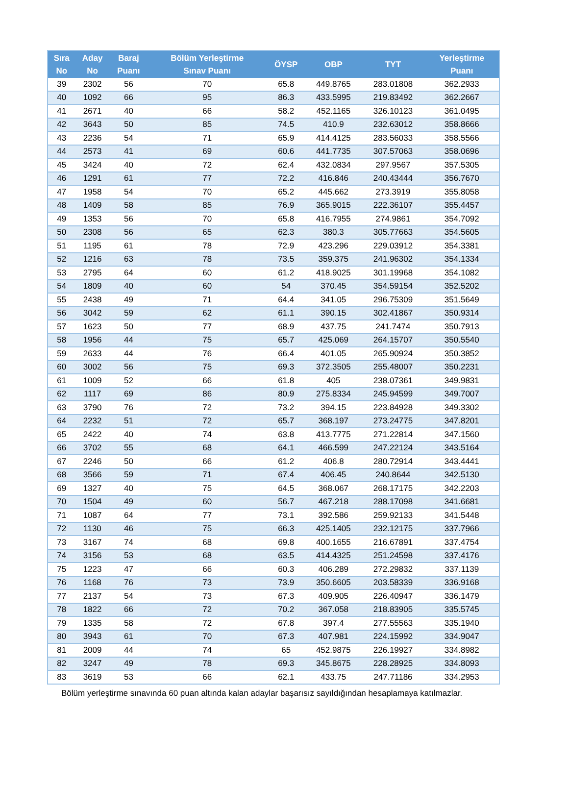| Sıra No | Aday No | Baraj Puanı | Bölüm Yerleştirme Sınav Puanı | ÖYSP | OBP | TYT | Yerleştirme Puanı |
| --- | --- | --- | --- | --- | --- | --- | --- |
| 39 | 2302 | 56 | 70 | 65.8 | 449.8765 | 283.01808 | 362.2933 |
| 40 | 1092 | 66 | 95 | 86.3 | 433.5995 | 219.83492 | 362.2667 |
| 41 | 2671 | 40 | 66 | 58.2 | 452.1165 | 326.10123 | 361.0495 |
| 42 | 3643 | 50 | 85 | 74.5 | 410.9 | 232.63012 | 358.8666 |
| 43 | 2236 | 54 | 71 | 65.9 | 414.4125 | 283.56033 | 358.5566 |
| 44 | 2573 | 41 | 69 | 60.6 | 441.7735 | 307.57063 | 358.0696 |
| 45 | 3424 | 40 | 72 | 62.4 | 432.0834 | 297.9567 | 357.5305 |
| 46 | 1291 | 61 | 77 | 72.2 | 416.846 | 240.43444 | 356.7670 |
| 47 | 1958 | 54 | 70 | 65.2 | 445.662 | 273.3919 | 355.8058 |
| 48 | 1409 | 58 | 85 | 76.9 | 365.9015 | 222.36107 | 355.4457 |
| 49 | 1353 | 56 | 70 | 65.8 | 416.7955 | 274.9861 | 354.7092 |
| 50 | 2308 | 56 | 65 | 62.3 | 380.3 | 305.77663 | 354.5605 |
| 51 | 1195 | 61 | 78 | 72.9 | 423.296 | 229.03912 | 354.3381 |
| 52 | 1216 | 63 | 78 | 73.5 | 359.375 | 241.96302 | 354.1334 |
| 53 | 2795 | 64 | 60 | 61.2 | 418.9025 | 301.19968 | 354.1082 |
| 54 | 1809 | 40 | 60 | 54 | 370.45 | 354.59154 | 352.5202 |
| 55 | 2438 | 49 | 71 | 64.4 | 341.05 | 296.75309 | 351.5649 |
| 56 | 3042 | 59 | 62 | 61.1 | 390.15 | 302.41867 | 350.9314 |
| 57 | 1623 | 50 | 77 | 68.9 | 437.75 | 241.7474 | 350.7913 |
| 58 | 1956 | 44 | 75 | 65.7 | 425.069 | 264.15707 | 350.5540 |
| 59 | 2633 | 44 | 76 | 66.4 | 401.05 | 265.90924 | 350.3852 |
| 60 | 3002 | 56 | 75 | 69.3 | 372.3505 | 255.48007 | 350.2231 |
| 61 | 1009 | 52 | 66 | 61.8 | 405 | 238.07361 | 349.9831 |
| 62 | 1117 | 69 | 86 | 80.9 | 275.8334 | 245.94599 | 349.7007 |
| 63 | 3790 | 76 | 72 | 73.2 | 394.15 | 223.84928 | 349.3302 |
| 64 | 2232 | 51 | 72 | 65.7 | 368.197 | 273.24775 | 347.8201 |
| 65 | 2422 | 40 | 74 | 63.8 | 413.7775 | 271.22814 | 347.1560 |
| 66 | 3702 | 55 | 68 | 64.1 | 466.599 | 247.22124 | 343.5164 |
| 67 | 2246 | 50 | 66 | 61.2 | 406.8 | 280.72914 | 343.4441 |
| 68 | 3566 | 59 | 71 | 67.4 | 406.45 | 240.8644 | 342.5130 |
| 69 | 1327 | 40 | 75 | 64.5 | 368.067 | 268.17175 | 342.2203 |
| 70 | 1504 | 49 | 60 | 56.7 | 467.218 | 288.17098 | 341.6681 |
| 71 | 1087 | 64 | 77 | 73.1 | 392.586 | 259.92133 | 341.5448 |
| 72 | 1130 | 46 | 75 | 66.3 | 425.1405 | 232.12175 | 337.7966 |
| 73 | 3167 | 74 | 68 | 69.8 | 400.1655 | 216.67891 | 337.4754 |
| 74 | 3156 | 53 | 68 | 63.5 | 414.4325 | 251.24598 | 337.4176 |
| 75 | 1223 | 47 | 66 | 60.3 | 406.289 | 272.29832 | 337.1139 |
| 76 | 1168 | 76 | 73 | 73.9 | 350.6605 | 203.58339 | 336.9168 |
| 77 | 2137 | 54 | 73 | 67.3 | 409.905 | 226.40947 | 336.1479 |
| 78 | 1822 | 66 | 72 | 70.2 | 367.058 | 218.83905 | 335.5745 |
| 79 | 1335 | 58 | 72 | 67.8 | 397.4 | 277.55563 | 335.1940 |
| 80 | 3943 | 61 | 70 | 67.3 | 407.981 | 224.15992 | 334.9047 |
| 81 | 2009 | 44 | 74 | 65 | 452.9875 | 226.19927 | 334.8982 |
| 82 | 3247 | 49 | 78 | 69.3 | 345.8675 | 228.28925 | 334.8093 |
| 83 | 3619 | 53 | 66 | 62.1 | 433.75 | 247.71186 | 334.2953 |
Bölüm yerleştirme sınavında 60 puan altında kalan adaylar başarısız sayıldığından hesaplamaya katılmazlar.